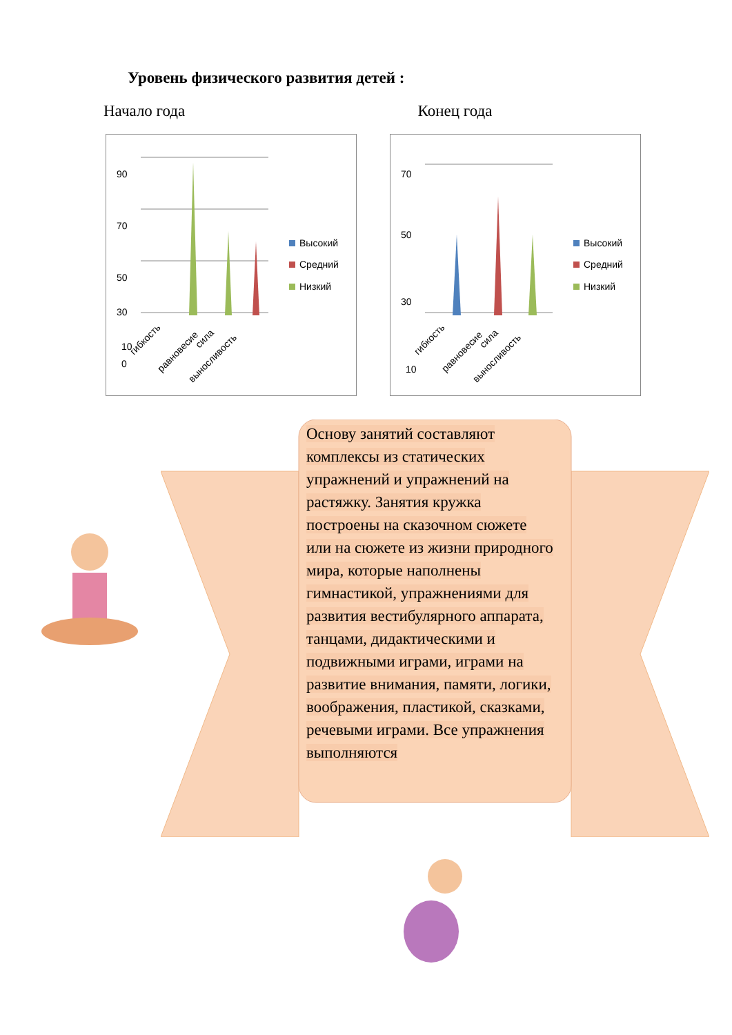Уровень физического развития детей :
Начало года Конец года
90
70
50
30
10
0
Высокий
Средний
Низкий
гибкость
равновесие
сила
выносливость
70
50
30
10
Высокий
Средний
Низкий
гибкость
равновесие
сила
выносливость
Основу занятий составляют комплексы из статических упражнений и упражнений на растяжку. Занятия кружка построены на сказочном сюжете или на сюжете из жизни природного мира, которые наполнены гимнастикой, упражнениями для развития вестибулярного аппарата, танцами, дидактическими и подвижными играми, играми на развитие внимания, памяти, логики, воображения, пластикой, сказками, речевыми играми. Все упражнения выполняются